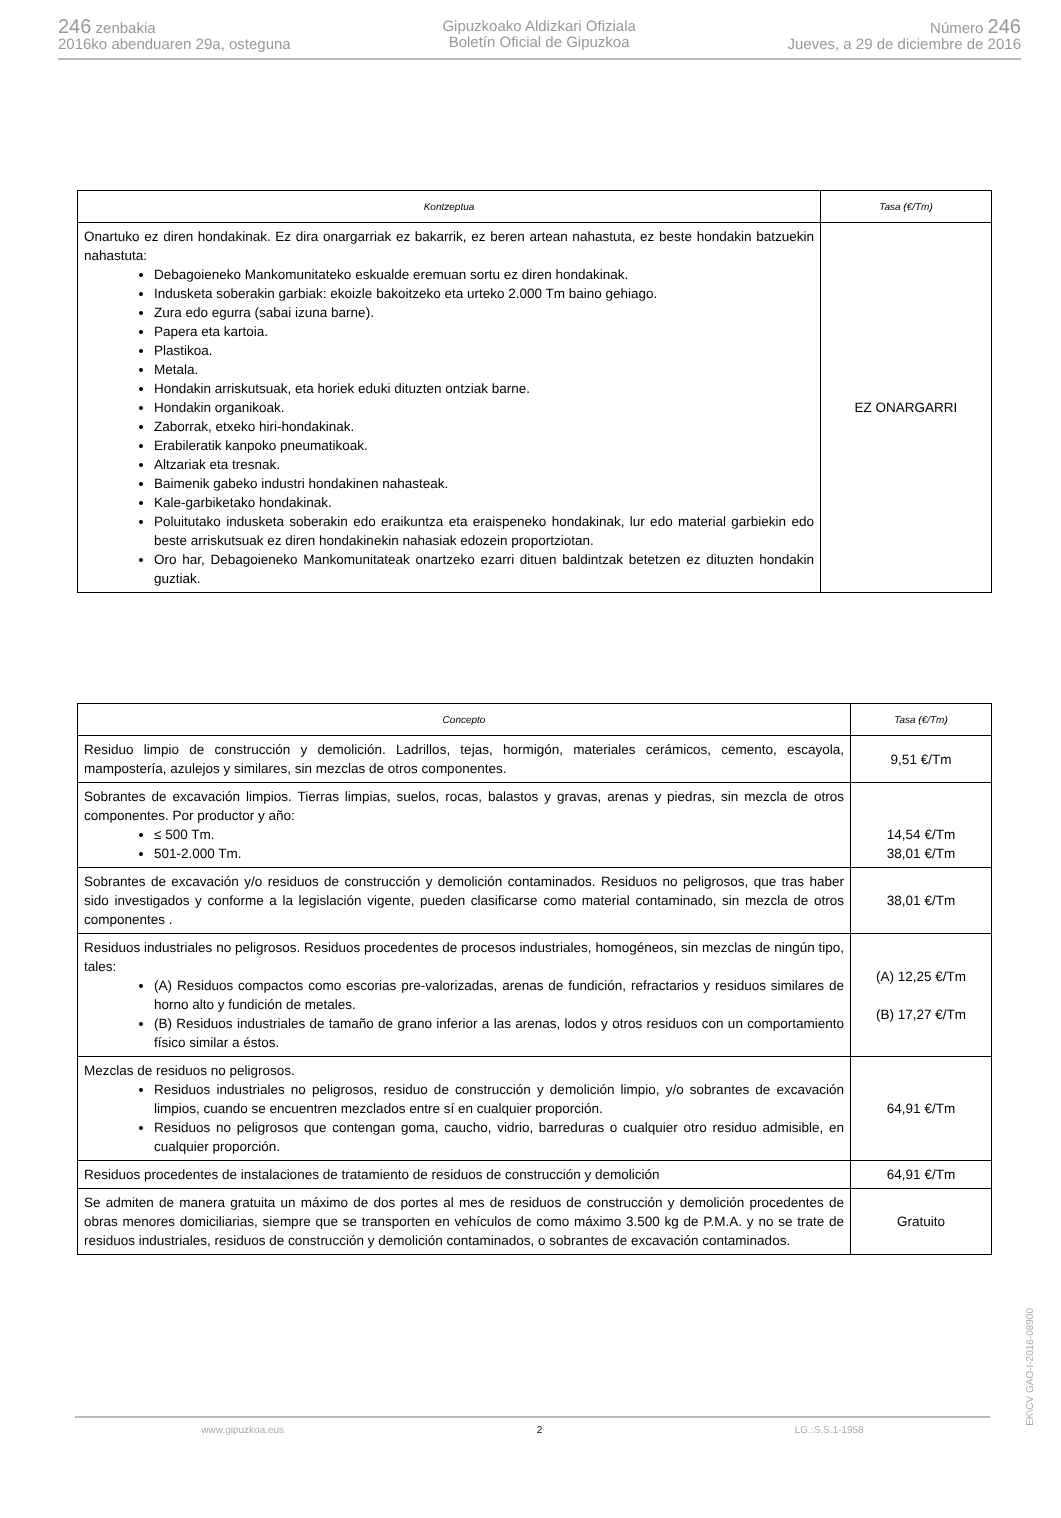246 zenbakia
2016ko abenduaren 29a, osteguna
Gipuzkoako Aldizkari Ofiziala
Boletín Oficial de Gipuzkoa
Número 246
Jueves, a 29 de diciembre de 2016
| Kontzeptua | Tasa (€/Tm) |
| --- | --- |
| Onartuko ez diren hondakinak. Ez dira onargarriak ez bakarrik, ez beren artean nahastuta, ez beste hondakin batzuekin nahastuta: Debagoieneko Mankomunitateko eskualde eremuan sortu ez diren hondakinak. Indusketa soberakin garbiak: ekoizle bakoitzeko eta urteko 2.000 Tm baino gehiago. Zura edo egurra (sabai izuna barne). Papera eta kartoia. Plastikoa. Metala. Hondakin arriskutsuak, eta horiek eduki dituzten ontziak barne. Hondakin organikoak. Zaborrak, etxeko hiri-hondakinak. Erabileratik kanpoko pneumatikoak. Altzariak eta tresnak. Baimenik gabeko industri hondakinen nahasteak. Kale-garbiketako hondakinak. Poluitutako indusketa soberakin edo eraikuntza eta eraispeneko hondakinak, lur edo material garbiekin edo beste arriskutsuak ez diren hondakinekin nahasiak edozein proportziotan. Oro har, Debagoieneko Mankomunitateak onartzeko ezarri dituen baldintzak betetzen ez dituzten hondakin guztiak. | EZ ONARGARRI |
| Concepto | Tasa (€/Tm) |
| --- | --- |
| Residuo limpio de construcción y demolición. Ladrillos, tejas, hormigón, materiales cerámicos, cemento, escayola, mampostería, azulejos y similares, sin mezclas de otros componentes. | 9,51 €/Tm |
| Sobrantes de excavación limpios. Tierras limpias, suelos, rocas, balastos y gravas, arenas y piedras, sin mezcla de otros componentes. Por productor y año: ≤ 500 Tm. 501-2.000 Tm. | 14,54 €/Tm 38,01 €/Tm |
| Sobrantes de excavación y/o residuos de construcción y demolición contaminados. Residuos no peligrosos, que tras haber sido investigados y conforme a la legislación vigente, pueden clasificarse como material contaminado, sin mezcla de otros componentes . | 38,01 €/Tm |
| Residuos industriales no peligrosos. Residuos procedentes de procesos industriales, homogéneos, sin mezclas de ningún tipo, tales: (A) Residuos compactos como escorias pre-valorizadas, arenas de fundición, refractarios y residuos similares de horno alto y fundición de metales. (B) Residuos industriales de tamaño de grano inferior a las arenas, lodos y otros residuos con un comportamiento físico similar a éstos. | (A) 12,25 €/Tm (B) 17,27 €/Tm |
| Mezclas de residuos no peligrosos. Residuos industriales no peligrosos, residuo de construcción y demolición limpio, y/o sobrantes de excavación limpios, cuando se encuentren mezclados entre sí en cualquier proporción. Residuos no peligrosos que contengan goma, caucho, vidrio, barreduras o cualquier otro residuo admisible, en cualquier proporción. | 64,91 €/Tm |
| Residuos procedentes de instalaciones de tratamiento de residuos de construcción y demolición | 64,91 €/Tm |
| Se admiten de manera gratuita un máximo de dos portes al mes de residuos de construcción y demolición procedentes de obras menores domiciliarias, siempre que se transporten en vehículos de como máximo 3.500 kg de P.M.A. y no se trate de residuos industriales, residuos de construcción y demolición contaminados, o sobrantes de excavación contaminados. | Gratuito |
EK\CV GAO-I-2016-08900
www.gipuzkoa.eus 2 LG.:S.S.1-1958